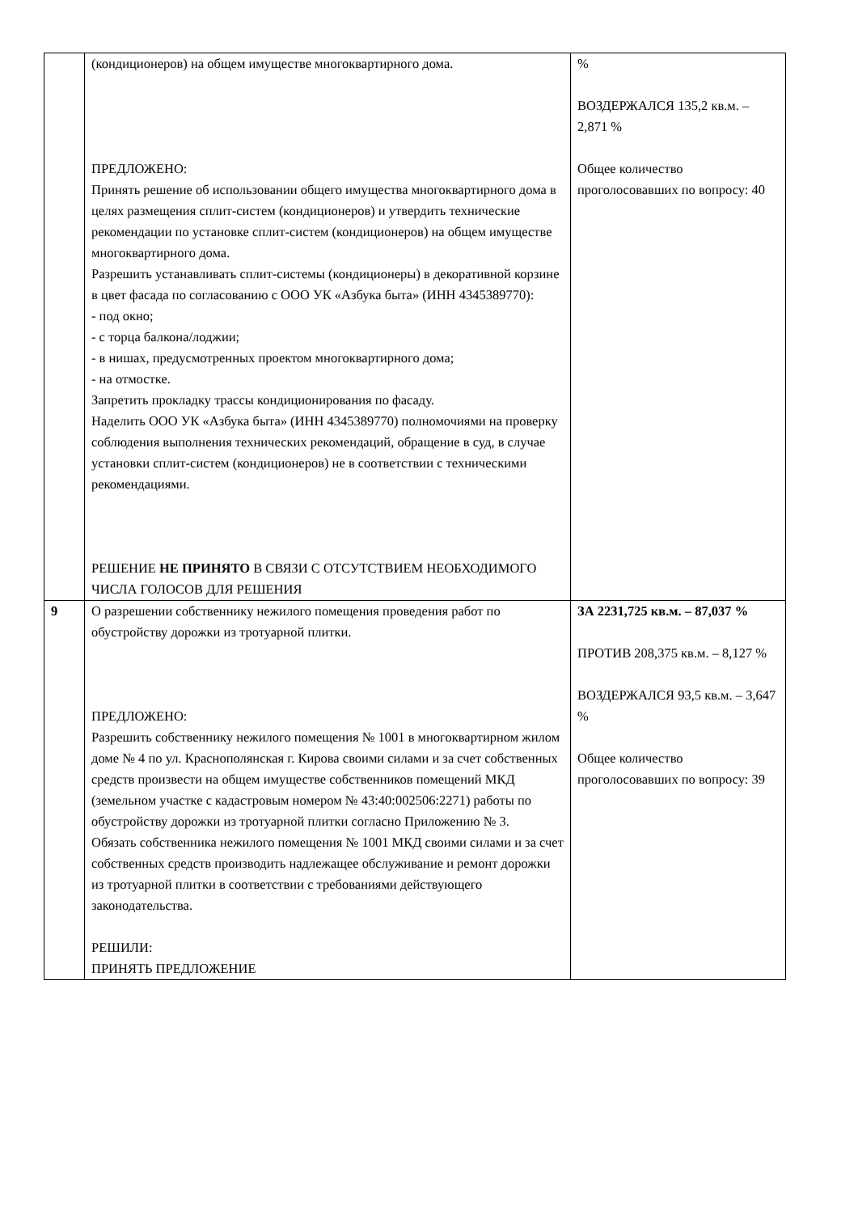| | (кондиционеров) на общем имуществе многоквартирного дома. ПРЕДЛОЖЕНО: Принять решение об использовании общего имущества многоквартирного дома в целях размещения сплит-систем (кондиционеров) и утвердить технические рекомендации по установке сплит-систем (кондиционеров) на общем имуществе многоквартирного дома. Разрешить устанавливать сплит-системы (кондиционеры) в декоративной корзине в цвет фасада по согласованию с ООО УК «Азбука быта» (ИНН 4345389770): - под окно; - с торца балкона/лоджии; - в нишах, предусмотренных проектом многоквартирного дома; - на отмостке. Запретить прокладку трассы кондиционирования по фасаду. Наделить ООО УК «Азбука быта» (ИНН 4345389770) полномочиями на проверку соблюдения выполнения технических рекомендаций, обращение в суд, в случае установки сплит-систем (кондиционеров) не в соответствии с техническими рекомендациями. РЕШЕНИЕ НЕ ПРИНЯТО В СВЯЗИ С ОТСУТСТВИЕМ НЕОБХОДИМОГО ЧИСЛА ГОЛОСОВ ДЛЯ РЕШЕНИЯ | % ВОЗДЕРЖАЛСЯ 135,2 кв.м. – 2,871 % Общее количество проголосовавших по вопросу: 40 |
| 9 | О разрешении собственнику нежилого помещения проведения работ по обустройству дорожки из тротуарной плитки. ПРЕДЛОЖЕНО: Разрешить собственнику нежилого помещения № 1001 в многоквартирном жилом доме № 4 по ул. Краснополянская г. Кирова своими силами и за счет собственных средств произвести на общем имуществе собственников помещений МКД (земельном участке с кадастровым номером № 43:40:002506:2271) работы по обустройству дорожки из тротуарной плитки согласно Приложению № 3. Обязать собственника нежилого помещения № 1001 МКД своими силами и за счет собственных средств производить надлежащее обслуживание и ремонт дорожки из тротуарной плитки в соответствии с требованиями действующего законодательства. РЕШИЛИ: ПРИНЯТЬ ПРЕДЛОЖЕНИЕ | ЗА 2231,725 кв.м. – 87,037 % ПРОТИВ 208,375 кв.м. – 8,127 % ВОЗДЕРЖАЛСЯ 93,5 кв.м. – 3,647 % Общее количество проголосовавших по вопросу: 39 |